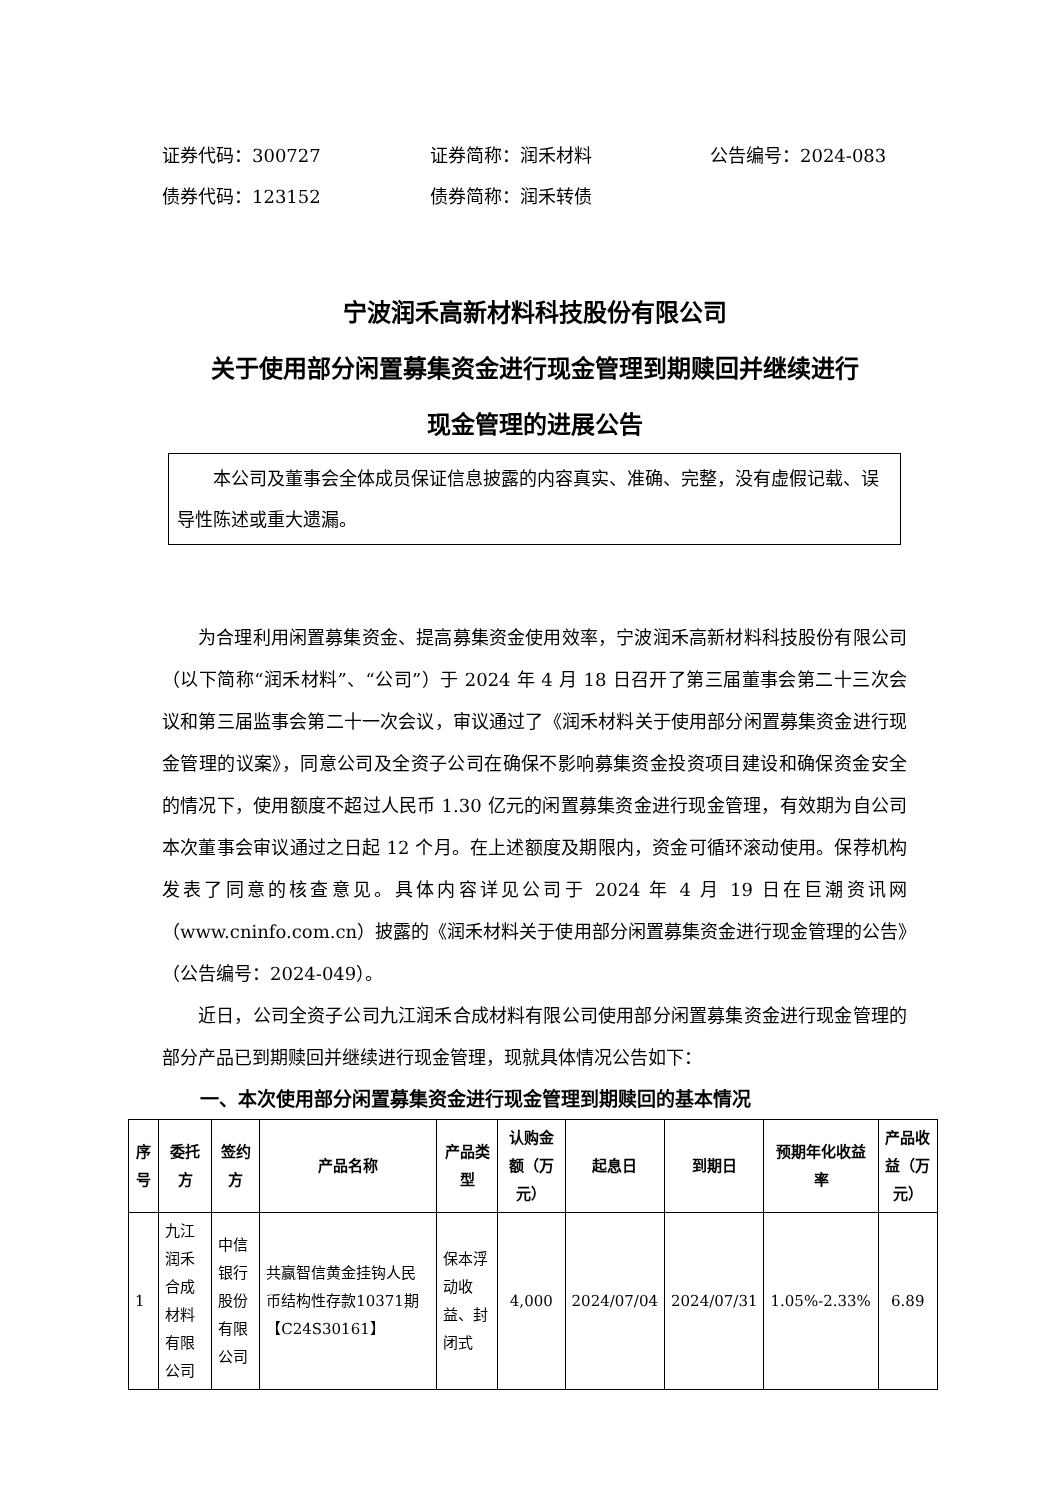证券代码：300727 证券简称：润禾材料 公告编号：2024-083
债券代码：123152 债券简称：润禾转债
宁波润禾高新材料科技股份有限公司
关于使用部分闲置募集资金进行现金管理到期赎回并继续进行
现金管理的进展公告
本公司及董事会全体成员保证信息披露的内容真实、准确、完整，没有虚假记载、误导性陈述或重大遗漏。
为合理利用闲置募集资金、提高募集资金使用效率，宁波润禾高新材料科技股份有限公司（以下简称“润禾材料”、“公司”）于 2024 年 4 月 18 日召开了第三届董事会第二十三次会议和第三届监事会第二十一次会议，审议通过了《润禾材料关于使用部分闲置募集资金进行现金管理的议案》，同意公司及全资子公司在确保不影响募集资金投资项目建设和确保资金安全的情况下，使用额度不超过人民币 1.30 亿元的闲置募集资金进行现金管理，有效期为自公司本次董事会审议通过之日起 12 个月。在上述额度及期限内，资金可循环滚动使用。保荐机构发表了同意的核查意见。具体内容详见公司于 2024 年 4 月 19 日在巨潮资讯网（www.cninfo.com.cn）披露的《润禾材料关于使用部分闲置募集资金进行现金管理的公告》（公告编号：2024-049）。
近日，公司全资子公司九江润禾合成材料有限公司使用部分闲置募集资金进行现金管理的部分产品已到期赎回并继续进行现金管理，现就具体情况公告如下：
一、本次使用部分闲置募集资金进行现金管理到期赎回的基本情况
| 序号 | 委托方 | 签约方 | 产品名称 | 产品类型 | 认购金额（万元） | 起息日 | 到期日 | 预期年化收益率 | 产品收益（万元） |
| --- | --- | --- | --- | --- | --- | --- | --- | --- | --- |
| 1 | 九江润禾合成材料有限公司 | 中信银行股份有限公司 | 共赢智信黄金挂钩人民币结构性存款10371期【C24S30161】 | 保本浮动收益、封闭式 | 4,000 | 2024/07/04 | 2024/07/31 | 1.05%-2.33% | 6.89 |